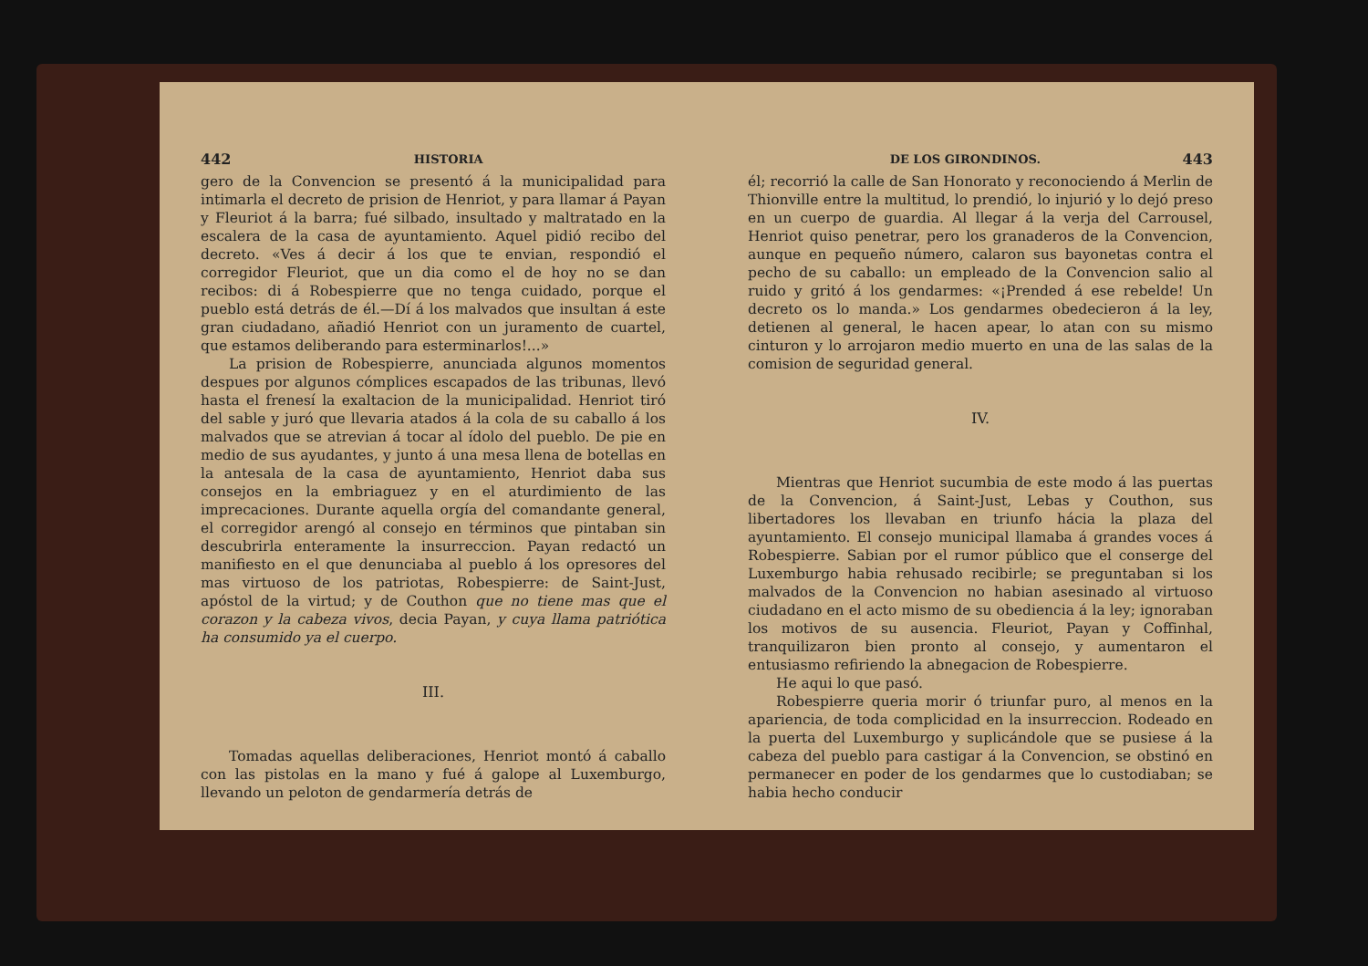442 HISTORIA
gero de la Convencion se presentó á la municipalidad para intimarla el decreto de prision de Henriot, y para llamar á Payan y Fleuriot á la barra; fué silbado, insultado y maltratado en la escalera de la casa de ayuntamiento. Aquel pidió recibo del decreto. «Ves á decir á los que te envian, respondió el corregidor Fleuriot, que un dia como el de hoy no se dan recibos: di á Robespierre que no tenga cuidado, porque el pueblo está detrás de él.—Dí á los malvados que insultan á este gran ciudadano, añadió Henriot con un juramento de cuartel, que estamos deliberando para esterminarlos!...»
La prision de Robespierre, anunciada algunos momentos despues por algunos cómplices escapados de las tribunas, llevó hasta el frenesí la exaltacion de la municipalidad. Henriot tiró del sable y juró que llevaria atados á la cola de su caballo á los malvados que se atrevian á tocar al ídolo del pueblo. De pie en medio de sus ayudantes, y junto á una mesa llena de botellas en la antesala de la casa de ayuntamiento, Henriot daba sus consejos en la embriaguez y en el aturdimiento de las imprecaciones. Durante aquella orgía del comandante general, el corregidor arengó al consejo en términos que pintaban sin descubrirla enteramente la insurreccion. Payan redactó un manifiesto en el que denunciaba al pueblo á los opresores del mas virtuoso de los patriotas, Robespierre: de Saint-Just, apóstol de la virtud; y de Couthon que no tiene mas que el corazon y la cabeza vivos, decia Payan, y cuya llama patriótica ha consumido ya el cuerpo.
III.
Tomadas aquellas deliberaciones, Henriot montó á caballo con las pistolas en la mano y fué á galope al Luxemburgo, llevando un peloton de gendarmería detrás de
DE LOS GIRONDINOS. 443
él; recorrió la calle de San Honorato y reconociendo á Merlin de Thionville entre la multitud, lo prendió, lo injurió y lo dejó preso en un cuerpo de guardia. Al llegar á la verja del Carrousel, Henriot quiso penetrar, pero los granaderos de la Convencion, aunque en pequeño número, calaron sus bayonetas contra el pecho de su caballo: un empleado de la Convencion salio al ruido y gritó á los gendarmes: «¡Prended á ese rebelde! Un decreto os lo manda.» Los gendarmes obedecieron á la ley, detienen al general, le hacen apear, lo atan con su mismo cinturon y lo arrojaron medio muerto en una de las salas de la comision de seguridad general.
IV.
Mientras que Henriot sucumbia de este modo á las puertas de la Convencion, á Saint-Just, Lebas y Couthon, sus libertadores los llevaban en triunfo hácia la plaza del ayuntamiento. El consejo municipal llamaba á grandes voces á Robespierre. Sabian por el rumor público que el conserge del Luxemburgo habia rehusado recibirle; se preguntaban si los malvados de la Convencion no habian asesinado al virtuoso ciudadano en el acto mismo de su obediencia á la ley; ignoraban los motivos de su ausencia. Fleuriot, Payan y Coffinhal, tranquilizaron bien pronto al consejo, y aumentaron el entusiasmo refiriendo la abnegacion de Robespierre.
He aqui lo que pasó.
Robespierre queria morir ó triunfar puro, al menos en la apariencia, de toda complicidad en la insurreccion. Rodeado en la puerta del Luxemburgo y suplicándole que se pusiese á la cabeza del pueblo para castigar á la Convencion, se obstinó en permanecer en poder de los gendarmes que lo custodiaban; se habia hecho conducir